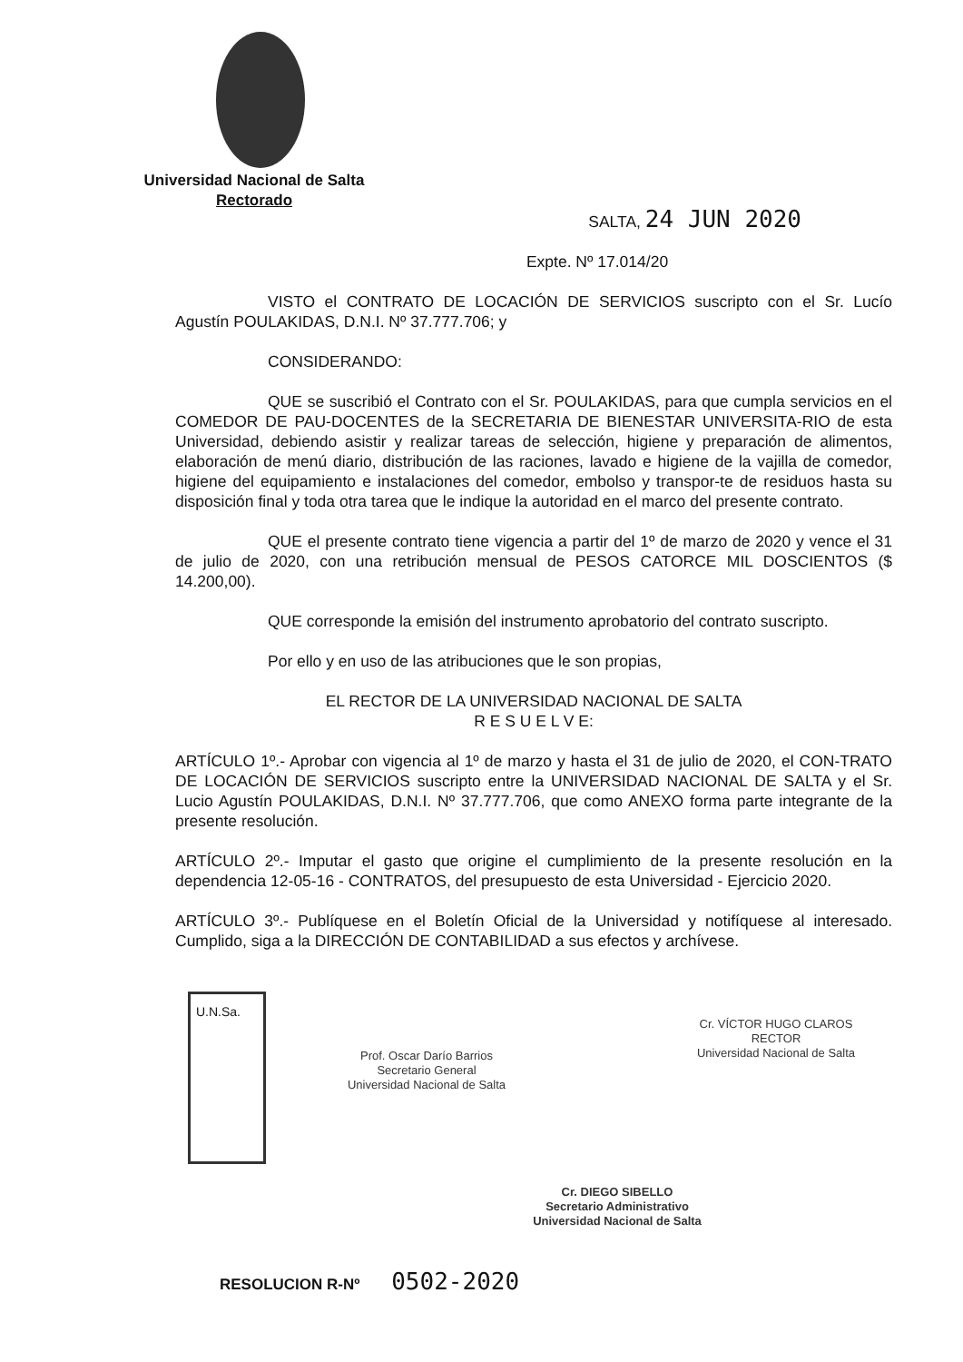Universidad Nacional de Salta
Rectorado
SALTA, 24 JUN 2020
Expte. Nº 17.014/20
VISTO el CONTRATO DE LOCACIÓN DE SERVICIOS suscripto con el Sr. Lucío Agustín POULAKIDAS, D.N.I. Nº 37.777.706; y
CONSIDERANDO:
QUE se suscribió el Contrato con el Sr. POULAKIDAS, para que cumpla servicios en el COMEDOR DE PAU-DOCENTES de la SECRETARIA DE BIENESTAR UNIVERSITA-RIO de esta Universidad, debiendo asistir y realizar tareas de selección, higiene y preparación de alimentos, elaboración de menú diario, distribución de las raciones, lavado e higiene de la vajilla de comedor, higiene del equipamiento e instalaciones del comedor, embolso y transpor-te de residuos hasta su disposición final y toda otra tarea que le indique la autoridad en el marco del presente contrato.
QUE el presente contrato tiene vigencia a partir del 1º de marzo de 2020 y vence el 31 de julio de 2020, con una retribución mensual de PESOS CATORCE MIL DOSCIENTOS ($ 14.200,00).
QUE corresponde la emisión del instrumento aprobatorio del contrato suscripto.
Por ello y en uso de las atribuciones que le son propias,
EL RECTOR DE LA UNIVERSIDAD NACIONAL DE SALTA
R E S U E L V E:
ARTÍCULO 1º.- Aprobar con vigencia al 1º de marzo y hasta el 31 de julio de 2020, el CON-TRATO DE LOCACIÓN DE SERVICIOS suscripto entre la UNIVERSIDAD NACIONAL DE SALTA y el Sr. Lucio Agustín POULAKIDAS, D.N.I. Nº 37.777.706, que como ANEXO forma parte integrante de la presente resolución.
ARTÍCULO 2º.- Imputar el gasto que origine el cumplimiento de la presente resolución en la dependencia 12-05-16 - CONTRATOS, del presupuesto de esta Universidad - Ejercicio 2020.
ARTÍCULO 3º.- Publíquese en el Boletín Oficial de la Universidad y notifíquese al interesado. Cumplido, siga a la DIRECCIÓN DE CONTABILIDAD a sus efectos y archívese.
U.N.Sa.
Prof. Oscar Darío Barrios
Secretario General
Universidad Nacional de Salta
Cr. VÍCTOR HUGO CLAROS
RECTOR
Universidad Nacional de Salta
Cr. DIEGO SIBELLO
Secretario Administrativo
Universidad Nacional de Salta
RESOLUCION R-Nº 0502-2020